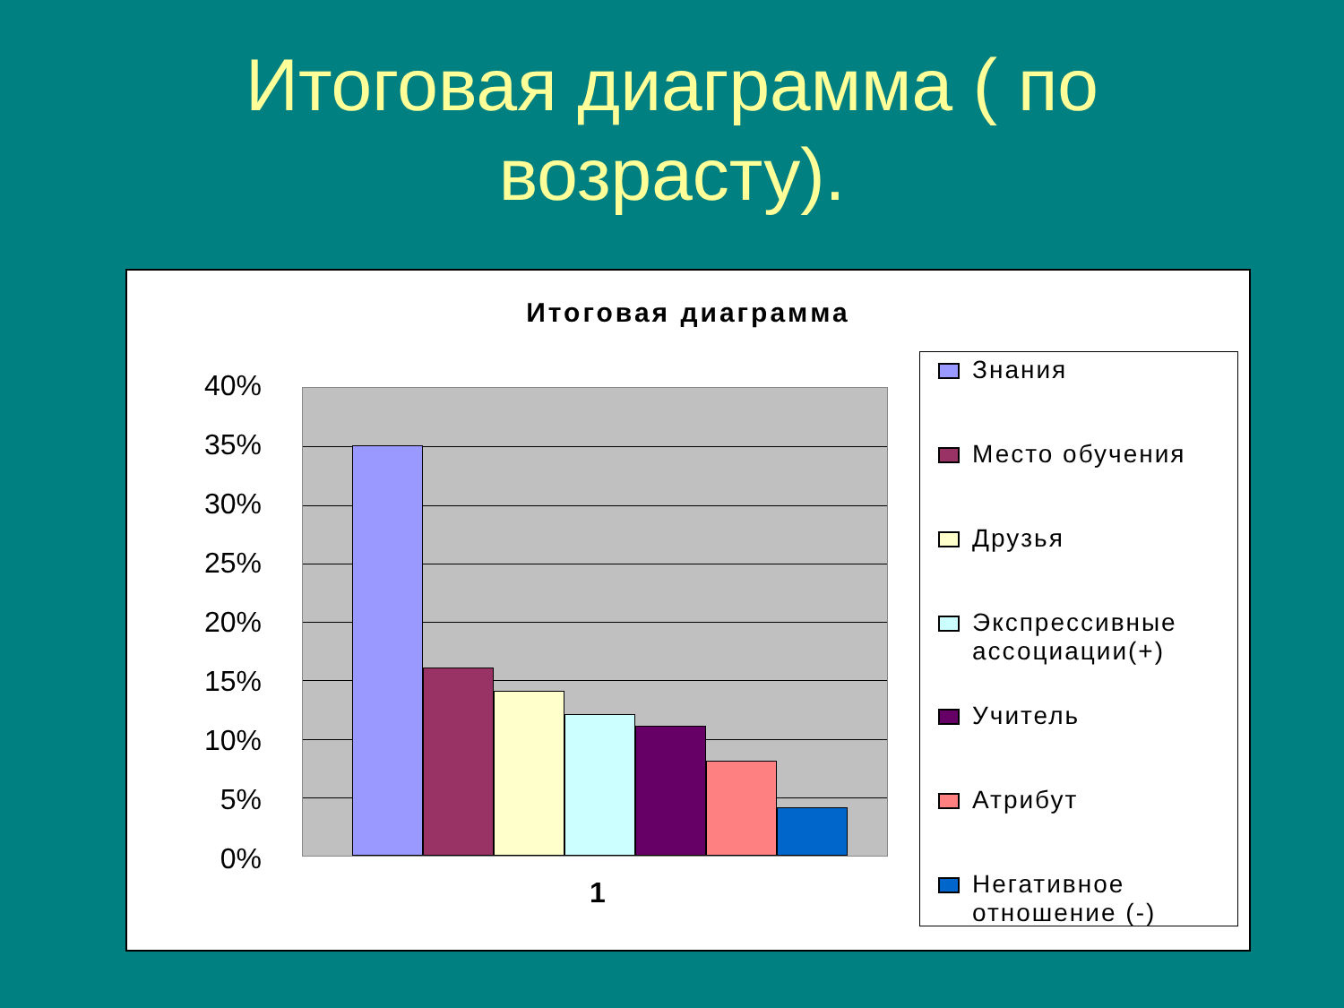Итоговая диаграмма ( по
возрасту).
Итоговая диаграмма
40%
35%
30%
25%
20%
15%
10%
5%
0%
1
Знания
Место обучения
Друзья
Экспрессивные ассоциации(+)
Учитель
Атрибут
Негативное отношение (-)